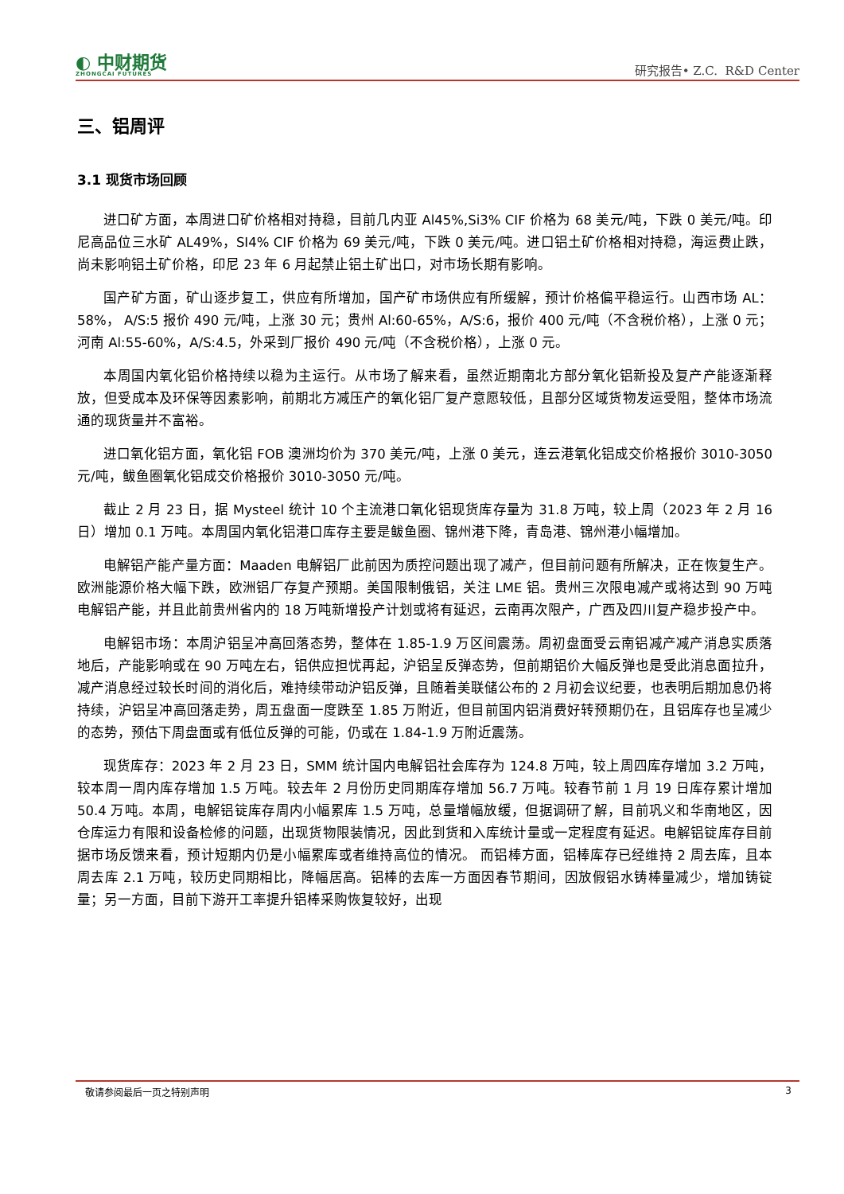◐ 中财期货
ZHONGCAI FUTURES
研究报告• Z.C. R&D Center
三、铝周评
3.1 现货市场回顾
进口矿方面，本周进口矿价格相对持稳，目前几内亚 Al45%,Si3% CIF 价格为 68 美元/吨，下跌 0 美元/吨。印尼高品位三水矿 AL49%，SI4% CIF 价格为 69 美元/吨，下跌 0 美元/吨。进口铝土矿价格相对持稳，海运费止跌，尚未影响铝土矿价格，印尼 23 年 6 月起禁止铝土矿出口，对市场长期有影响。
国产矿方面，矿山逐步复工，供应有所增加，国产矿市场供应有所缓解，预计价格偏平稳运行。山西市场 AL：58%， A/S:5 报价 490 元/吨，上涨 30 元；贵州 Al:60-65%，A/S:6，报价 400 元/吨（不含税价格），上涨 0 元；河南 Al:55-60%，A/S:4.5，外采到厂报价 490 元/吨（不含税价格），上涨 0 元。
本周国内氧化铝价格持续以稳为主运行。从市场了解来看，虽然近期南北方部分氧化铝新投及复产产能逐渐释放，但受成本及环保等因素影响，前期北方减压产的氧化铝厂复产意愿较低，且部分区域货物发运受阻，整体市场流通的现货量并不富裕。
进口氧化铝方面，氧化铝 FOB 澳洲均价为 370 美元/吨，上涨 0 美元，连云港氧化铝成交价格报价 3010-3050 元/吨，鲅鱼圈氧化铝成交价格报价 3010-3050 元/吨。
截止 2 月 23 日，据 Mysteel 统计 10 个主流港口氧化铝现货库存量为 31.8 万吨，较上周（2023 年 2 月 16 日）增加 0.1 万吨。本周国内氧化铝港口库存主要是鲅鱼圈、锦州港下降，青岛港、锦州港小幅增加。
电解铝产能产量方面：Maaden 电解铝厂此前因为质控问题出现了减产，但目前问题有所解决，正在恢复生产。欧洲能源价格大幅下跌，欧洲铝厂存复产预期。美国限制俄铝，关注 LME 铝。贵州三次限电减产或将达到 90 万吨电解铝产能，并且此前贵州省内的 18 万吨新增投产计划或将有延迟，云南再次限产，广西及四川复产稳步投产中。
电解铝市场：本周沪铝呈冲高回落态势，整体在 1.85-1.9 万区间震荡。周初盘面受云南铝减产减产消息实质落地后，产能影响或在 90 万吨左右，铝供应担忧再起，沪铝呈反弹态势，但前期铝价大幅反弹也是受此消息面拉升，减产消息经过较长时间的消化后，难持续带动沪铝反弹，且随着美联储公布的 2 月初会议纪要，也表明后期加息仍将持续，沪铝呈冲高回落走势，周五盘面一度跌至 1.85 万附近，但目前国内铝消费好转预期仍在，且铝库存也呈减少的态势，预估下周盘面或有低位反弹的可能，仍或在 1.84-1.9 万附近震荡。
现货库存：2023 年 2 月 23 日，SMM 统计国内电解铝社会库存为 124.8 万吨，较上周四库存增加 3.2 万吨，较本周一周内库存增加 1.5 万吨。较去年 2 月份历史同期库存增加 56.7 万吨。较春节前 1 月 19 日库存累计增加 50.4 万吨。本周，电解铝锭库存周内小幅累库 1.5 万吨，总量增幅放缓，但据调研了解，目前巩义和华南地区，因仓库运力有限和设备检修的问题，出现货物限装情况，因此到货和入库统计量或一定程度有延迟。电解铝锭库存目前据市场反馈来看，预计短期内仍是小幅累库或者维持高位的情况。 而铝棒方面，铝棒库存已经维持 2 周去库，且本周去库 2.1 万吨，较历史同期相比，降幅居高。铝棒的去库一方面因春节期间，因放假铝水铸棒量减少，增加铸锭量；另一方面，目前下游开工率提升铝棒采购恢复较好，出现
敬请参阅最后一页之特别声明 3